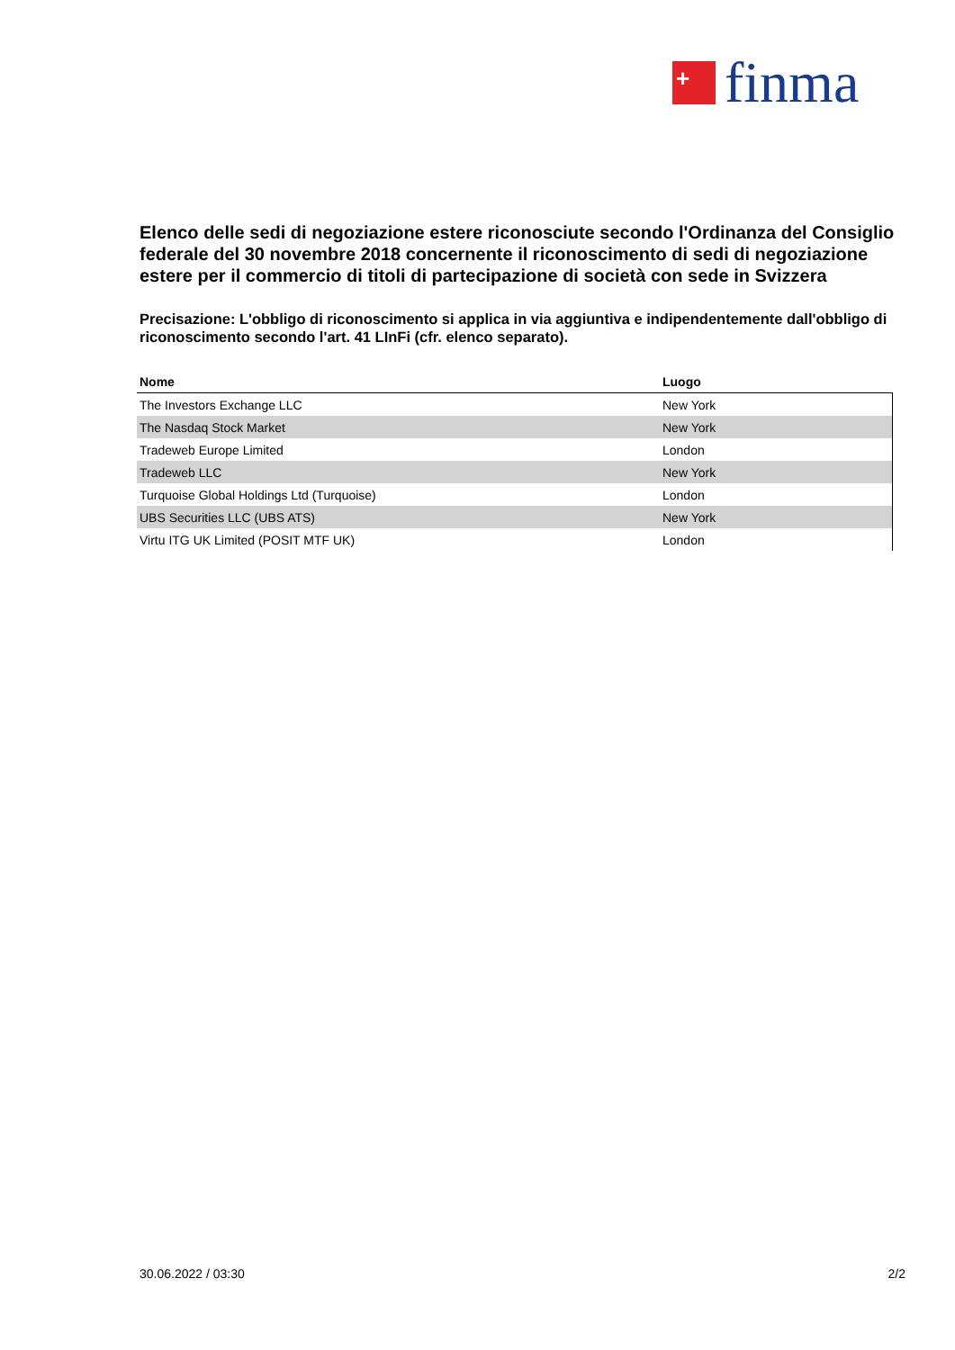+
finma
Elenco delle sedi di negoziazione estere riconosciute secondo l'Ordinanza del Consiglio federale del 30 novembre 2018 concernente il riconoscimento di sedi di negoziazione estere per il commercio di titoli di partecipazione di società con sede in Svizzera
Precisazione: L'obbligo di riconoscimento si applica in via aggiuntiva e indipendentemente dall'obbligo di riconoscimento secondo l'art. 41 LInFi (cfr. elenco separato).
| Nome | Luogo |
| --- | --- |
| The Investors Exchange LLC | New York |
| The Nasdaq Stock Market | New York |
| Tradeweb Europe Limited | London |
| Tradeweb LLC | New York |
| Turquoise Global Holdings Ltd (Turquoise) | London |
| UBS Securities LLC (UBS ATS) | New York |
| Virtu ITG UK Limited (POSIT MTF UK) | London |
30.06.2022 / 03:30 2/2